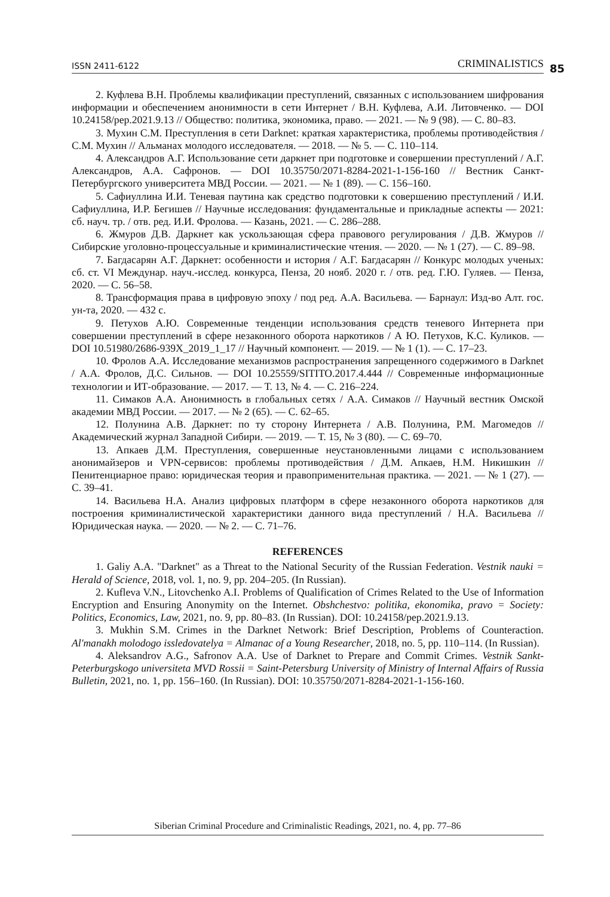ISSN 2411-6122 CRIMINALISTICS 85
2. Куфлева В.Н. Проблемы квалификации преступлений, связанных с использованием шифрования информации и обеспечением анонимности в сети Интернет / В.Н. Куфлева, А.И. Литовченко. — DOI 10.24158/pep.2021.9.13 // Общество: политика, экономика, право. — 2021. — № 9 (98). — С. 80–83.
3. Мухин С.М. Преступления в сети Darknet: краткая характеристика, проблемы противодействия / С.М. Мухин // Альманах молодого исследователя. — 2018. — № 5. — С. 110–114.
4. Александров А.Г. Использование сети даркнет при подготовке и совершении преступлений / А.Г. Александров, А.А. Сафронов. — DOI 10.35750/2071-8284-2021-1-156-160 // Вестник Санкт-Петербургского университета МВД России. — 2021. — № 1 (89). — С. 156–160.
5. Сафиуллина И.И. Теневая паутина как средство подготовки к совершению преступлений / И.И. Сафиуллина, И.Р. Бегишев // Научные исследования: фундаментальные и прикладные аспекты — 2021: сб. науч. тр. / отв. ред. И.И. Фролова. — Казань, 2021. — С. 286–288.
6. Жмуров Д.В. Даркнет как ускользающая сфера правового регулирования / Д.В. Жмуров // Сибирские уголовно-процессуальные и криминалистические чтения. — 2020. — № 1 (27). — С. 89–98.
7. Багдасарян А.Г. Даркнет: особенности и история / А.Г. Багдасарян // Конкурс молодых ученых: сб. ст. VI Междунар. науч.-исслед. конкурса, Пенза, 20 нояб. 2020 г. / отв. ред. Г.Ю. Гуляев. — Пенза, 2020. — С. 56–58.
8. Трансформация права в цифровую эпоху / под ред. А.А. Васильева. — Барнаул: Изд-во Алт. гос. ун-та, 2020. — 432 с.
9. Петухов А.Ю. Современные тенденции использования средств теневого Интернета при совершении преступлений в сфере незаконного оборота наркотиков / А Ю. Петухов, К.С. Куликов. — DOI 10.51980/2686-939X_2019_1_17 // Научный компонент. — 2019. — № 1 (1). — С. 17–23.
10. Фролов А.А. Исследование механизмов распространения запрещенного содержимого в Darknet / А.А. Фролов, Д.С. Сильнов. — DOI 10.25559/SITITO.2017.4.444 // Современные информационные технологии и ИТ-образование. — 2017. — Т. 13, № 4. — С. 216–224.
11. Симаков А.А. Анонимность в глобальных сетях / А.А. Симаков // Научный вестник Омской академии МВД России. — 2017. — № 2 (65). — С. 62–65.
12. Полунина А.В. Даркнет: по ту сторону Интернета / А.В. Полунина, Р.М. Магомедов // Академический журнал Западной Сибири. — 2019. — Т. 15, № 3 (80). — С. 69–70.
13. Апкаев Д.М. Преступления, совершенные неустановленными лицами с использованием анонимайзеров и VPN-сервисов: проблемы противодействия / Д.М. Апкаев, Н.М. Никишкин // Пенитенциарное право: юридическая теория и правоприменительная практика. — 2021. — № 1 (27). — С. 39–41.
14. Васильева Н.А. Анализ цифровых платформ в сфере незаконного оборота наркотиков для построения криминалистической характеристики данного вида преступлений / Н.А. Васильева // Юридическая наука. — 2020. — № 2. — С. 71–76.
REFERENCES
1. Galiy A.A. "Darknet" as a Threat to the National Security of the Russian Federation. Vestnik nauki = Herald of Science, 2018, vol. 1, no. 9, pp. 204–205. (In Russian).
2. Kufleva V.N., Litovchenko A.I. Problems of Qualification of Crimes Related to the Use of Information Encryption and Ensuring Anonymity on the Internet. Obshchestvo: politika, ekonomika, pravo = Society: Politics, Economics, Law, 2021, no. 9, pp. 80–83. (In Russian). DOI: 10.24158/pep.2021.9.13.
3. Mukhin S.M. Crimes in the Darknet Network: Brief Description, Problems of Counteraction. Al'manakh molodogo issledovatelya = Almanac of a Young Researcher, 2018, no. 5, pp. 110–114. (In Russian).
4. Aleksandrov A.G., Safronov A.A. Use of Darknet to Prepare and Commit Crimes. Vestnik Sankt-Peterburgskogo universiteta MVD Rossii = Saint-Petersburg University of Ministry of Internal Affairs of Russia Bulletin, 2021, no. 1, pp. 156–160. (In Russian). DOI: 10.35750/2071-8284-2021-1-156-160.
Siberian Criminal Procedure and Criminalistic Readings, 2021, no. 4, pp. 77–86